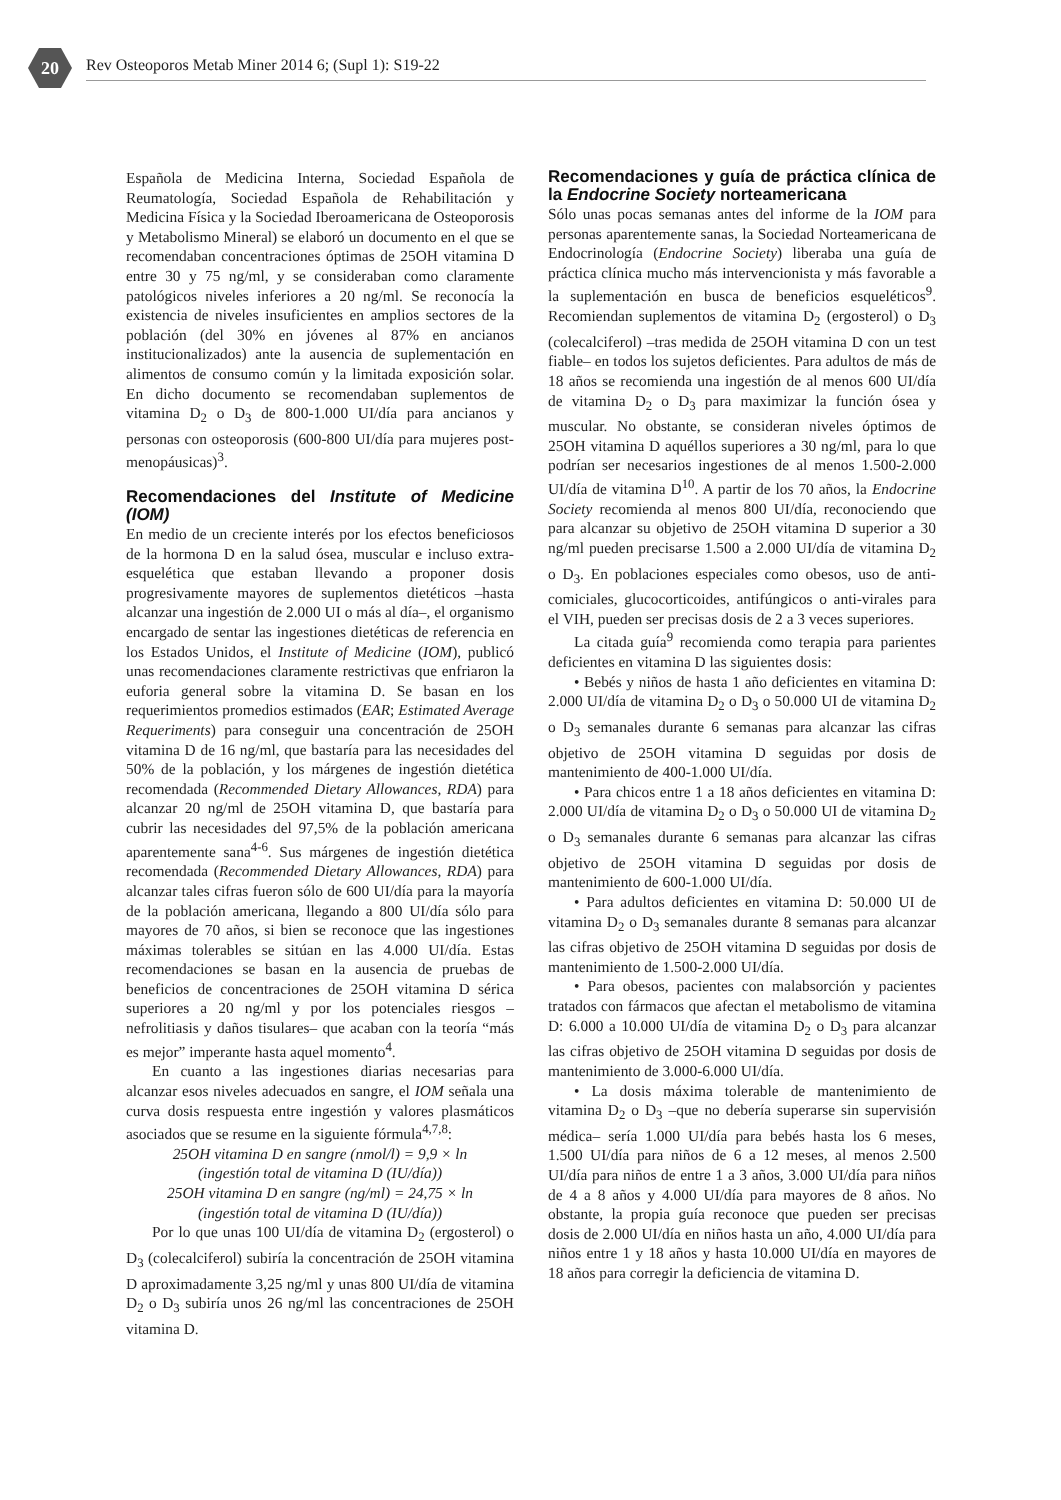20
Rev Osteoporos Metab Miner 2014 6; (Supl 1): S19-22
Española de Medicina Interna, Sociedad Española de Reumatología, Sociedad Española de Rehabilitación y Medicina Física y la Sociedad Iberoamericana de Osteoporosis y Metabolismo Mineral) se elaboró un documento en el que se recomendaban concentraciones óptimas de 25OH vitamina D entre 30 y 75 ng/ml, y se consideraban como claramente patológicos niveles inferiores a 20 ng/ml. Se reconocía la existencia de niveles insuficientes en amplios sectores de la población (del 30% en jóvenes al 87% en ancianos institucionalizados) ante la ausencia de suplementación en alimentos de consumo común y la limitada exposición solar. En dicho documento se recomendaban suplementos de vitamina D<sub>2</sub> o D<sub>3</sub> de 800-1.000 UI/día para ancianos y personas con osteoporosis (600-800 UI/día para mujeres post-menopáusicas)<sup>3</sup>.
Recomendaciones del Institute of Medicine (IOM)
En medio de un creciente interés por los efectos beneficiosos de la hormona D en la salud ósea, muscular e incluso extra-esquelética que estaban llevando a proponer dosis progresivamente mayores de suplementos dietéticos –hasta alcanzar una ingestión de 2.000 UI o más al día–, el organismo encargado de sentar las ingestiones dietéticas de referencia en los Estados Unidos, el Institute of Medicine (IOM), publicó unas recomendaciones claramente restrictivas que enfriaron la euforia general sobre la vitamina D. Se basan en los requerimientos promedios estimados (EAR; Estimated Average Requeriments) para conseguir una concentración de 25OH vitamina D de 16 ng/ml, que bastaría para las necesidades del 50% de la población, y los márgenes de ingestión dietética recomendada (Recommended Dietary Allowances, RDA) para alcanzar 20 ng/ml de 25OH vitamina D, que bastaría para cubrir las necesidades del 97,5% de la población americana aparentemente sana<sup>4-6</sup>. Sus márgenes de ingestión dietética recomendada (Recommended Dietary Allowances, RDA) para alcanzar tales cifras fueron sólo de 600 UI/día para la mayoría de la población americana, llegando a 800 UI/día sólo para mayores de 70 años, si bien se reconoce que las ingestiones máximas tolerables se sitúan en las 4.000 UI/día. Estas recomendaciones se basan en la ausencia de pruebas de beneficios de concentraciones de 25OH vitamina D sérica superiores a 20 ng/ml y por los potenciales riesgos –nefrolitiasis y daños tisulares– que acaban con la teoría “más es mejor” imperante hasta aquel momento<sup>4</sup>.
En cuanto a las ingestiones diarias necesarias para alcanzar esos niveles adecuados en sangre, el IOM señala una curva dosis respuesta entre ingestión y valores plasmáticos asociados que se resume en la siguiente fórmula<sup>4,7,8</sup>:
25OH vitamina D en sangre (nmol/l) = 9,9 × ln
(ingestión total de vitamina D (IU/día))
25OH vitamina D en sangre (ng/ml) = 24,75 × ln
(ingestión total de vitamina D (IU/día))
Por lo que unas 100 UI/día de vitamina D<sub>2</sub> (ergosterol) o D<sub>3</sub> (colecalciferol) subiría la concentración de 25OH vitamina D aproximadamente 3,25 ng/ml y unas 800 UI/día de vitamina D<sub>2</sub> o D<sub>3</sub> subiría unos 26 ng/ml las concentraciones de 25OH vitamina D.
Recomendaciones y guía de práctica clínica de la Endocrine Society norteamericana
Sólo unas pocas semanas antes del informe de la IOM para personas aparentemente sanas, la Sociedad Norteamericana de Endocrinología (Endocrine Society) liberaba una guía de práctica clínica mucho más intervencionista y más favorable a la suplementación en busca de beneficios esqueléticos<sup>9</sup>. Recomiendan suplementos de vitamina D<sub>2</sub> (ergosterol) o D<sub>3</sub> (colecalciferol) –tras medida de 25OH vitamina D con un test fiable– en todos los sujetos deficientes. Para adultos de más de 18 años se recomienda una ingestión de al menos 600 UI/día de vitamina D<sub>2</sub> o D<sub>3</sub> para maximizar la función ósea y muscular. No obstante, se consideran niveles óptimos de 25OH vitamina D aquéllos superiores a 30 ng/ml, para lo que podrían ser necesarios ingestiones de al menos 1.500-2.000 UI/día de vitamina D<sup>10</sup>. A partir de los 70 años, la Endocrine Society recomienda al menos 800 UI/día, reconociendo que para alcanzar su objetivo de 25OH vitamina D superior a 30 ng/ml pueden precisarse 1.500 a 2.000 UI/día de vitamina D<sub>2</sub> o D<sub>3</sub>. En poblaciones especiales como obesos, uso de anti-comiciales, glucocorticoides, antifúngicos o anti-virales para el VIH, pueden ser precisas dosis de 2 a 3 veces superiores.
La citada guía<sup>9</sup> recomienda como terapia para parientes deficientes en vitamina D las siguientes dosis:
• Bebés y niños de hasta 1 año deficientes en vitamina D: 2.000 UI/día de vitamina D<sub>2</sub> o D<sub>3</sub> o 50.000 UI de vitamina D<sub>2</sub> o D<sub>3</sub> semanales durante 6 semanas para alcanzar las cifras objetivo de 25OH vitamina D seguidas por dosis de mantenimiento de 400-1.000 UI/día.
• Para chicos entre 1 a 18 años deficientes en vitamina D: 2.000 UI/día de vitamina D<sub>2</sub> o D<sub>3</sub> o 50.000 UI de vitamina D<sub>2</sub> o D<sub>3</sub> semanales durante 6 semanas para alcanzar las cifras objetivo de 25OH vitamina D seguidas por dosis de mantenimiento de 600-1.000 UI/día.
• Para adultos deficientes en vitamina D: 50.000 UI de vitamina D<sub>2</sub> o D<sub>3</sub> semanales durante 8 semanas para alcanzar las cifras objetivo de 25OH vitamina D seguidas por dosis de mantenimiento de 1.500-2.000 UI/día.
• Para obesos, pacientes con malabsorción y pacientes tratados con fármacos que afectan el metabolismo de vitamina D: 6.000 a 10.000 UI/día de vitamina D<sub>2</sub> o D<sub>3</sub> para alcanzar las cifras objetivo de 25OH vitamina D seguidas por dosis de mantenimiento de 3.000-6.000 UI/día.
• La dosis máxima tolerable de mantenimiento de vitamina D<sub>2</sub> o D<sub>3</sub> –que no debería superarse sin supervisión médica– sería 1.000 UI/día para bebés hasta los 6 meses, 1.500 UI/día para niños de 6 a 12 meses, al menos 2.500 UI/día para niños de entre 1 a 3 años, 3.000 UI/día para niños de 4 a 8 años y 4.000 UI/día para mayores de 8 años. No obstante, la propia guía reconoce que pueden ser precisas dosis de 2.000 UI/día en niños hasta un año, 4.000 UI/día para niños entre 1 y 18 años y hasta 10.000 UI/día en mayores de 18 años para corregir la deficiencia de vitamina D.